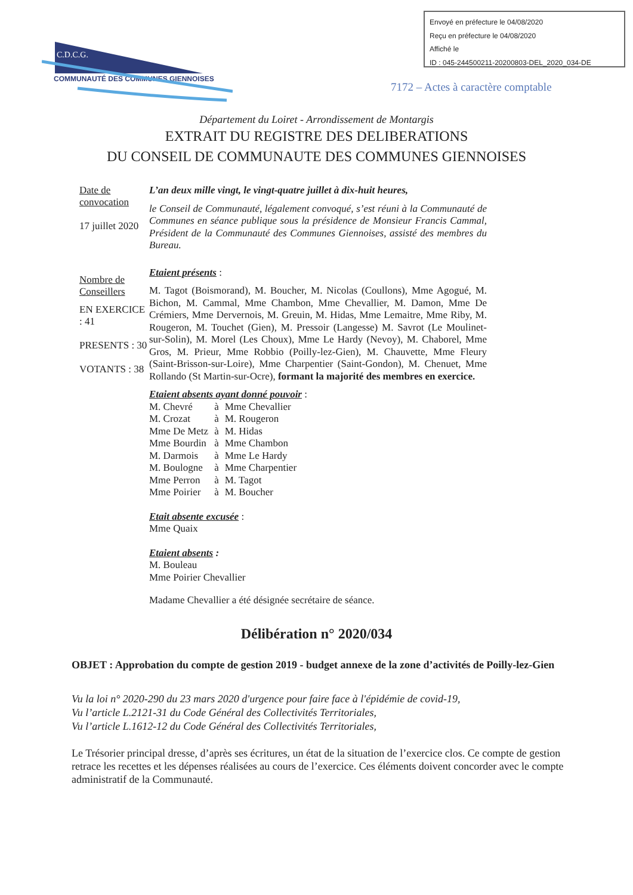Envoyé en préfecture le 04/08/2020
Reçu en préfecture le 04/08/2020
Affiché le
ID : 045-244500211-20200803-DEL_2020_034-DE
C.D.C.G.
COMMUNAUTÉ DES COMMUNES GIENNOISES
7172 – Actes à caractère comptable
Département du Loiret - Arrondissement de Montargis
EXTRAIT DU REGISTRE DES DELIBERATIONS
DU CONSEIL DE COMMUNAUTE DES COMMUNES GIENNOISES
Date de convocation
17 juillet 2020
Nombre de Conseillers
EN EXERCICE : 41
PRESENTS : 30
VOTANTS : 38
L’an deux mille vingt, le vingt-quatre juillet à dix-huit heures,
le Conseil de Communauté, légalement convoqué, s’est réuni à la Communauté de Communes en séance publique sous la présidence de Monsieur Francis Cammal, Président de la Communauté des Communes Giennoises, assisté des membres du Bureau.
Etaient présents :
M. Tagot (Boismorand), M. Boucher, M. Nicolas (Coullons), Mme Agogué, M. Bichon, M. Cammal, Mme Chambon, Mme Chevallier, M. Damon, Mme De Crémiers, Mme Dervernois, M. Greuin, M. Hidas, Mme Lemaitre, Mme Riby, M. Rougeron, M. Touchet (Gien), M. Pressoir (Langesse) M. Savrot (Le Moulinet-sur-Solin), M. Morel (Les Choux), Mme Le Hardy (Nevoy), M. Chaborel, Mme Gros, M. Prieur, Mme Robbio (Poilly-lez-Gien), M. Chauvette, Mme Fleury (Saint-Brisson-sur-Loire), Mme Charpentier (Saint-Gondon), M. Chenuet, Mme Rollando (St Martin-sur-Ocre), formant la majorité des membres en exercice.
Etaient absents ayant donné pouvoir :
| M. Chevré | à | Mme Chevallier |
| M. Crozat | à | M. Rougeron |
| Mme De Metz | à | M. Hidas |
| Mme Bourdin | à | Mme Chambon |
| M. Darmois | à | Mme Le Hardy |
| M. Boulogne | à | Mme Charpentier |
| Mme Perron | à | M. Tagot |
| Mme Poirier | à | M. Boucher |
Etait absente excusée :
Mme Quaix
Etaient absents :
M. Bouleau
Mme Poirier Chevallier
Madame Chevallier a été désignée secrétaire de séance.
Délibération n° 2020/034
OBJET : Approbation du compte de gestion 2019 - budget annexe de la zone d’activités de Poilly-lez-Gien
Vu la loi n° 2020-290 du 23 mars 2020 d'urgence pour faire face à l'épidémie de covid-19,
Vu l’article L.2121-31 du Code Général des Collectivités Territoriales,
Vu l’article L.1612-12 du Code Général des Collectivités Territoriales,
Le Trésorier principal dresse, d’après ses écritures, un état de la situation de l’exercice clos. Ce compte de gestion retrace les recettes et les dépenses réalisées au cours de l’exercice. Ces éléments doivent concorder avec le compte administratif de la Communauté.